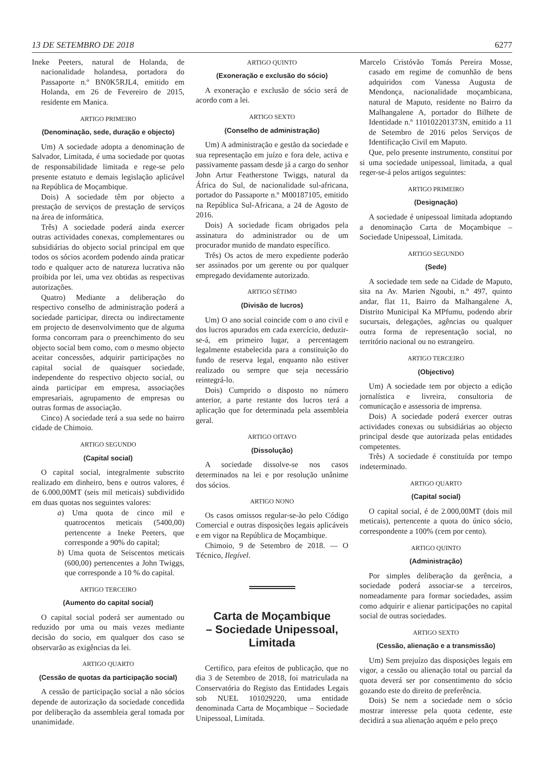13 DE SETEMBRO DE 2018 6277
Ineke Peeters, natural de Holanda, de nacionalidade holandesa, portadora do Passaporte n.º BN0K5RJL4, emitido em Holanda, em 26 de Fevereiro de 2015, residente em Manica.
ARTIGO PRIMEIRO
(Denominação, sede, duração e objecto)
Um) A sociedade adopta a denominação de Salvador, Limitada, é uma sociedade por quotas de responsabilidade limitada e rege-se pelo presente estatuto e demais legislação aplicável na República de Moçambique.
Dois) A sociedade têm por objecto a prestação de serviços de prestação de serviços na área de informática.
Três) A sociedade poderá ainda exercer outras actividades conexas, complementares ou subsidiárias do objecto social principal em que todos os sócios acordem podendo ainda praticar todo e qualquer acto de natureza lucrativa não proibida por lei, uma vez obtidas as respectivas autorizações.
Quatro) Mediante a deliberação do respectivo conselho de administração poderá a sociedade participar, directa ou indirectamente em projecto de desenvolvimento que de alguma forma concorram para o preenchimento do seu objecto social bem como, com o mesmo objecto aceitar concessões, adquirir participações no capital social de quaisquer sociedade, independente do respectivo objecto social, ou ainda participar em empresa, associações empresariais, agrupamento de empresas ou outras formas de associação.
Cinco) A sociedade terá a sua sede no bairro cidade de Chimoio.
ARTIGO SEGUNDO
(Capital social)
O capital social, integralmente subscrito realizado em dinheiro, bens e outros valores, é de 6.000,00MT (seis mil meticais) subdividido em duas quotas nos seguintes valores:
a) Uma quota de cinco mil e quatrocentos meticais (5400,00) pertencente a Ineke Peeters, que corresponde a 90% do capital;
b) Uma quota de Seiscentos meticais (600,00) pertencentes a John Twiggs, que corresponde a 10 % do capital.
ARTIGO TERCEIRO
(Aumento do capital social)
O capital social poderá ser aumentado ou reduzido por uma ou mais vezes mediante decisão do socio, em qualquer dos caso se observarão as exigências da lei.
ARTIGO QUARTO
(Cessão de quotas da participação social)
A cessão de participação social a não sócios depende de autorização da sociedade concedida por deliberação da assembleia geral tomada por unanimidade.
ARTIGO QUINTO
(Exoneração e exclusão do sócio)
A exoneração e exclusão de sócio será de acordo com a lei.
ARTIGO SEXTO
(Conselho de administração)
Um) A administração e gestão da sociedade e sua representação em juízo e fora dele, activa e passivamente passam desde já a cargo do senhor John Artur Featherstone Twiggs, natural da África do Sul, de nacionalidade sul-africana, portador do Passaporte n.º M00187105, emitido na República Sul-Africana, a 24 de Agosto de 2016.
Dois) A sociedade ficam obrigados pela assinatura do administrador ou de um procurador munido de mandato específico.
Três) Os actos de mero expediente poderão ser assinados por um gerente ou por qualquer empregado devidamente autorizado.
ARTIGO SÉTIMO
(Divisão de lucros)
Um) O ano social coincide com o ano civil e dos lucros apurados em cada exercício, deduzir-se-á, em primeiro lugar, a percentagem legalmente estabelecida para a constituição do fundo de reserva legal, enquanto não estiver realizado ou sempre que seja necessário reintegrá-lo.
Dois) Cumprido o disposto no número anterior, a parte restante dos lucros terá a aplicação que for determinada pela assembleia geral.
ARTIGO OITAVO
(Dissolução)
A sociedade dissolve-se nos casos determinados na lei e por resolução unânime dos sócios.
ARTIGO NONO
Os casos omissos regular-se-ão pelo Código Comercial e outras disposições legais aplicáveis e em vigor na República de Moçambique.
Chimoio, 9 de Setembro de 2018. — O Técnico, Ilegível.
Carta de Moçambique
– Sociedade Unipessoal,
Limitada
Certifico, para efeitos de publicação, que no dia 3 de Setembro de 2018, foi matriculada na Conservatória do Registo das Entidades Legais sob NUEL 101029220, uma entidade denominada Carta de Moçambique – Sociedade Unipessoal, Limitada.
Marcelo Cristóvão Tomás Pereira Mosse, casado em regime de comunhão de bens adquiridos com Vanessa Augusta de Mendonça, nacionalidade moçambicana, natural de Maputo, residente no Bairro da Malhangalene A, portador do Bilhete de Identidade n.º 110102201373N, emitido a 11 de Setembro de 2016 pelos Serviços de Identificação Civil em Maputo.
Que, pelo presente instrumento, constitui por si uma sociedade unipessoal, limitada, a qual reger-se-á pelos artigos seguintes:
ARTIGO PRIMEIRO
(Designação)
A sociedade é unipessoal limitada adoptando a denominação Carta de Moçambique – Sociedade Unipessoal, Limitada.
ARTIGO SEGUNDO
(Sede)
A sociedade tem sede na Cidade de Maputo, sita na Av. Marien Ngoubi, n.º 497, quinto andar, flat 11, Bairro da Malhangalene A, Distrito Municipal Ka MPfumu, podendo abrir sucursais, delegações, agências ou qualquer outra forma de representação social, no território nacional ou no estrangeiro.
ARTIGO TERCEIRO
(Objectivo)
Um) A sociedade tem por objecto a edição jornalística e livreira, consultoria de comunicação e assessoria de imprensa.
Dois) A sociedade poderá exercer outras actividades conexas ou subsidiárias ao objecto principal desde que autorizada pelas entidades competentes.
Três) A sociedade é constituída por tempo indeterminado.
ARTIGO QUARTO
(Capital social)
O capital social, é de 2.000,00MT (dois mil meticais), pertencente a quota do único sócio, correspondente a 100% (cem por cento).
ARTIGO QUINTO
(Administração)
Por simples deliberação da gerência, a sociedade poderá associar-se a terceiros, nomeadamente para formar sociedades, assim como adquirir e alienar participações no capital social de outras sociedades.
ARTIGO SEXTO
(Cessão, alienação e a transmissão)
Um) Sem prejuízo das disposições legais em vigor, a cessão ou alienação total ou parcial da quota deverá ser por consentimento do sócio gozando este do direito de preferência.
Dois) Se nem a sociedade nem o sócio mostrar interesse pela quota cedente, este decidirá a sua alienação aquém e pelo preço